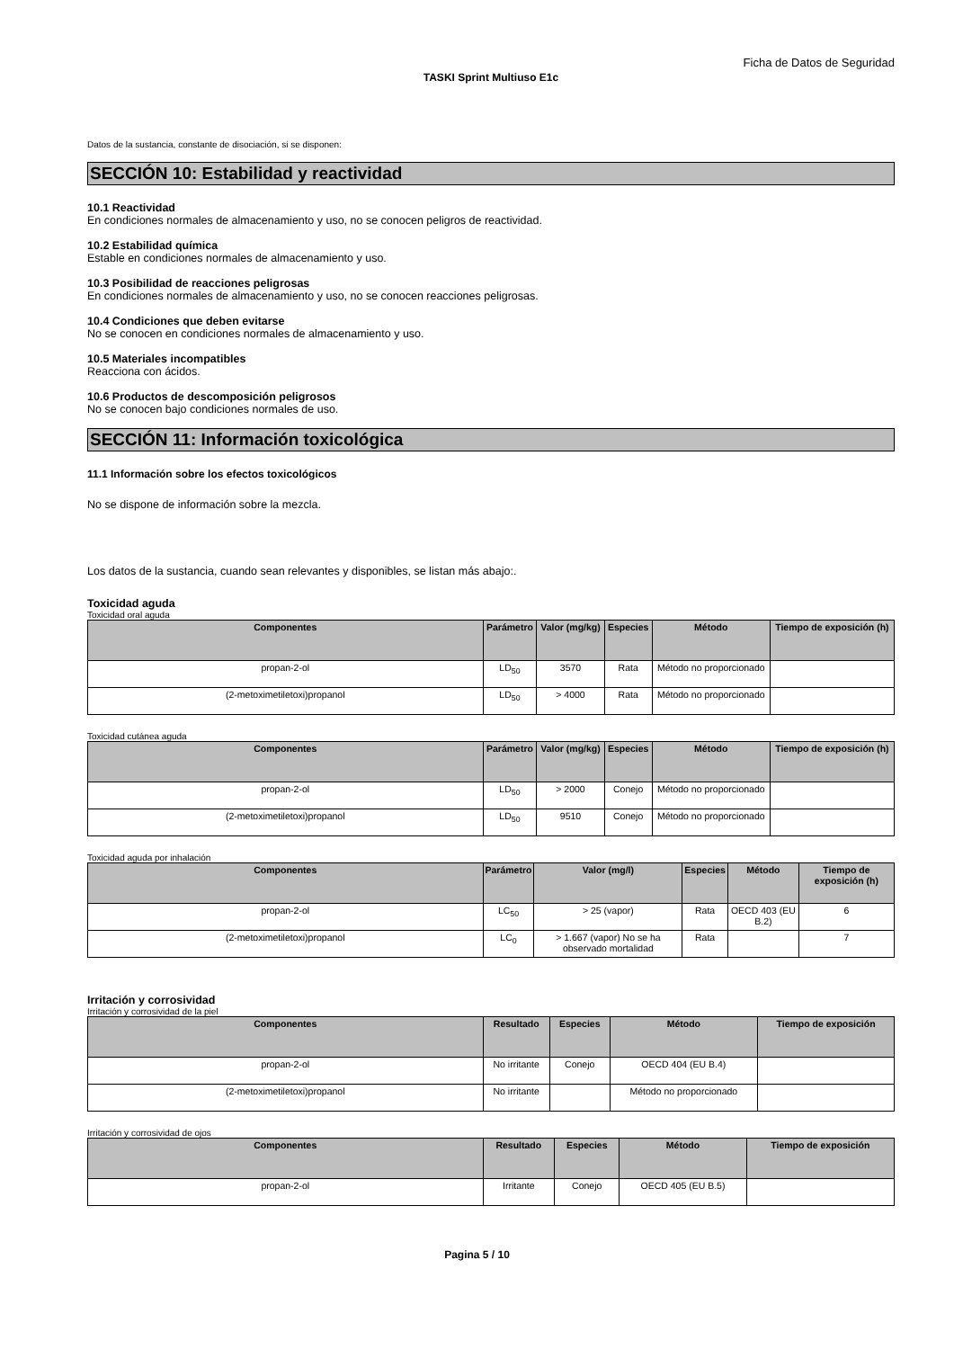Ficha de Datos de Seguridad
TASKI Sprint Multiuso E1c
Datos de la sustancia, constante de disociación, si se disponen:
SECCIÓN 10: Estabilidad y reactividad
10.1 Reactividad
En condiciones normales de almacenamiento y uso, no se conocen peligros de reactividad.
10.2 Estabilidad química
Estable en condiciones normales de almacenamiento y uso.
10.3 Posibilidad de reacciones peligrosas
En condiciones normales de almacenamiento y uso, no se conocen reacciones peligrosas.
10.4 Condiciones que deben evitarse
No se conocen en condiciones normales de almacenamiento y uso.
10.5 Materiales incompatibles
Reacciona con ácidos.
10.6 Productos de descomposición peligrosos
No se conocen bajo condiciones normales de uso.
SECCIÓN 11: Información toxicológica
11.1 Información sobre los efectos toxicológicos
No se dispone de información sobre la mezcla.
Los datos de la sustancia, cuando sean relevantes y disponibles, se listan más abajo:.
Toxicidad aguda
Toxicidad oral aguda
| Componentes | Parámetro | Valor (mg/kg) | Especies | Método | Tiempo de exposición (h) |
| --- | --- | --- | --- | --- | --- |
| propan-2-ol | LD<sub>50</sub> | 3570 | Rata | Método no proporcionado | |
| (2-metoximetiletoxi)propanol | LD<sub>50</sub> | > 4000 | Rata | Método no proporcionado | |
Toxicidad cutánea aguda
| Componentes | Parámetro | Valor (mg/kg) | Especies | Método | Tiempo de exposición (h) |
| --- | --- | --- | --- | --- | --- |
| propan-2-ol | LD<sub>50</sub> | > 2000 | Conejo | Método no proporcionado | |
| (2-metoximetiletoxi)propanol | LD<sub>50</sub> | 9510 | Conejo | Método no proporcionado | |
Toxicidad aguda por inhalación
| Componentes | Parámetro | Valor (mg/l) | Especies | Método | Tiempo de exposición (h) |
| --- | --- | --- | --- | --- | --- |
| propan-2-ol | LC<sub>50</sub> | > 25 (vapor) | Rata | OECD 403 (EU B.2) | 6 |
| (2-metoximetiletoxi)propanol | LC<sub>0</sub> | > 1.667 (vapor) No se ha observado mortalidad | Rata | | 7 |
Irritación y corrosividad
Irritación y corrosividad de la piel
| Componentes | Resultado | Especies | Método | Tiempo de exposición |
| --- | --- | --- | --- | --- |
| propan-2-ol | No irritante | Conejo | OECD 404 (EU B.4) | |
| (2-metoximetiletoxi)propanol | No irritante | | Método no proporcionado | |
Irritación y corrosividad de ojos
| Componentes | Resultado | Especies | Método | Tiempo de exposición |
| --- | --- | --- | --- | --- |
| propan-2-ol | Irritante | Conejo | OECD 405 (EU B.5) | |
Pagina 5 / 10